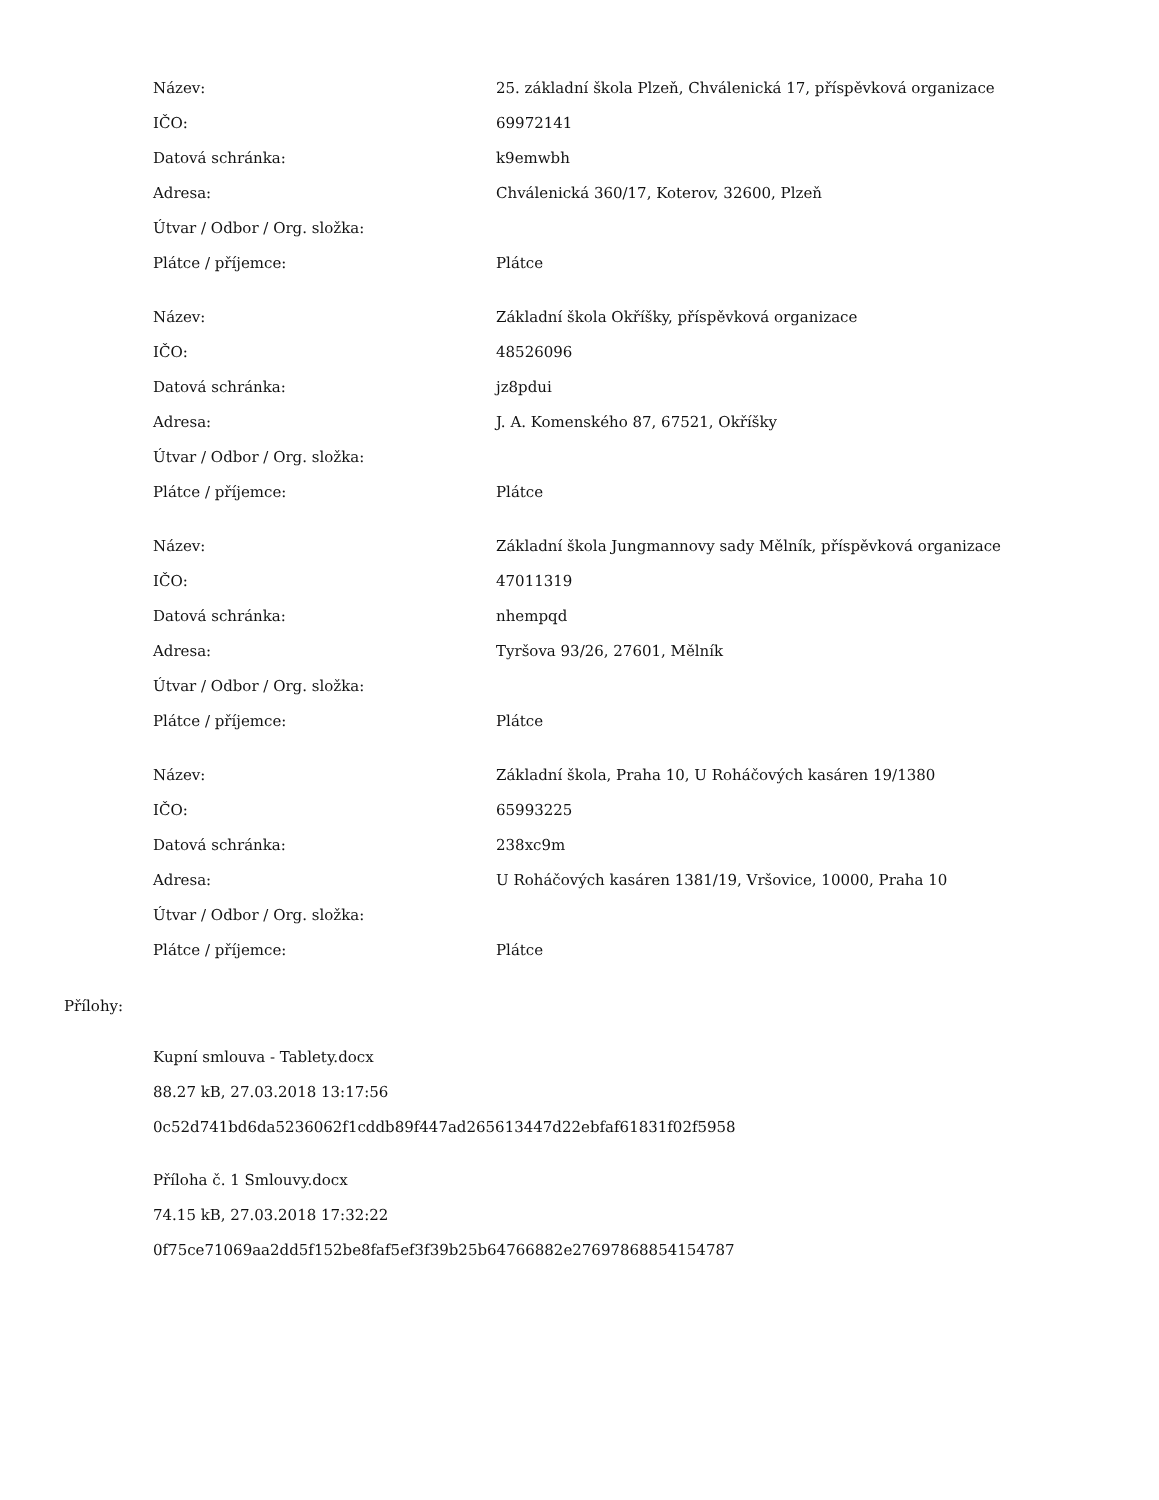| Název: | 25. základní škola Plzeň, Chválenická 17, příspěvková organizace |
| IČO: | 69972141 |
| Datová schránka: | k9emwbh |
| Adresa: | Chválenická 360/17, Koterov, 32600, Plzeň |
| Útvar / Odbor / Org. složka: | |
| Plátce / příjemce: | Plátce |
| Název: | Základní škola Okříšky, příspěvková organizace |
| IČO: | 48526096 |
| Datová schránka: | jz8pdui |
| Adresa: | J. A. Komenského 87, 67521, Okříšky |
| Útvar / Odbor / Org. složka: | |
| Plátce / příjemce: | Plátce |
| Název: | Základní škola Jungmannovy sady Mělník, příspěvková organizace |
| IČO: | 47011319 |
| Datová schránka: | nhempqd |
| Adresa: | Tyršova 93/26, 27601, Mělník |
| Útvar / Odbor / Org. složka: | |
| Plátce / příjemce: | Plátce |
| Název: | Základní škola, Praha 10, U Roháčových kasáren 19/1380 |
| IČO: | 65993225 |
| Datová schránka: | 238xc9m |
| Adresa: | U Roháčových kasáren 1381/19, Vršovice, 10000, Praha 10 |
| Útvar / Odbor / Org. složka: | |
| Plátce / příjemce: | Plátce |
Přílohy:
Kupní smlouva - Tablety.docx
88.27 kB, 27.03.2018 13:17:56
0c52d741bd6da5236062f1cddb89f447ad265613447d22ebfaf61831f02f5958
Příloha č. 1 Smlouvy.docx
74.15 kB, 27.03.2018 17:32:22
0f75ce71069aa2dd5f152be8faf5ef3f39b25b64766882e27697868854154787